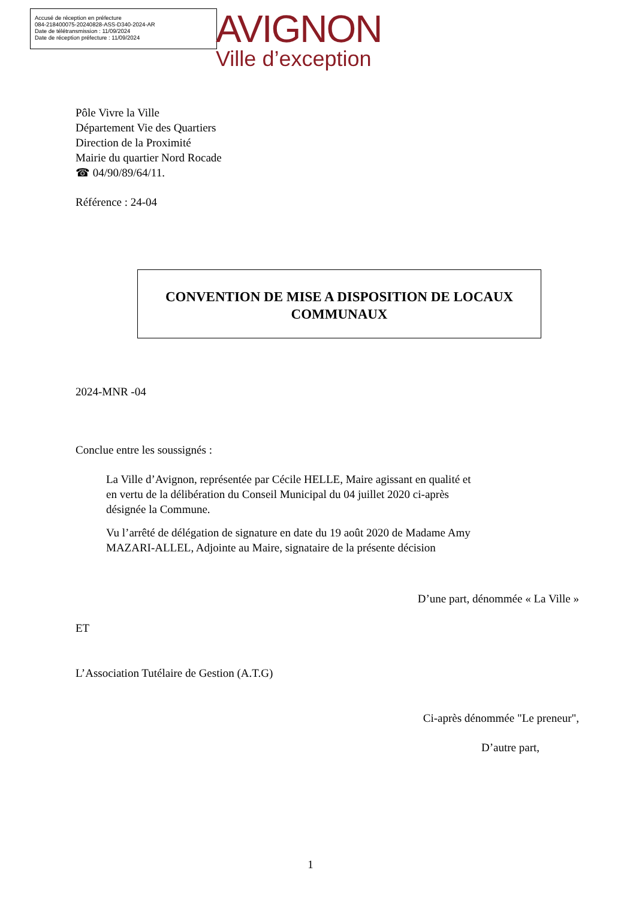Accusé de réception en préfecture
084-218400075-20240828-ASS-D340-2024-AR
Date de télétransmission : 11/09/2024
Date de réception préfecture : 11/09/2024
AVIGNON
Ville d’exception
Pôle Vivre la Ville
Département Vie des Quartiers
Direction de la Proximité
Mairie du quartier Nord Rocade
☎ 04/90/89/64/11.
Référence : 24-04
CONVENTION DE MISE A DISPOSITION DE LOCAUX
COMMUNAUX
2024-MNR -04
Conclue entre les soussignés :
La Ville d’Avignon, représentée par Cécile HELLE, Maire agissant en qualité et
en vertu de la délibération du Conseil Municipal du 04 juillet 2020 ci-après
désignée la Commune.
Vu l’arrêté de délégation de signature en date du 19 août 2020 de Madame Amy
MAZARI-ALLEL, Adjointe au Maire, signataire de la présente décision
D’une part, dénommée « La Ville »
ET
L’Association Tutélaire de Gestion (A.T.G)
Ci-après dénommée "Le preneur",
D’autre part,
1